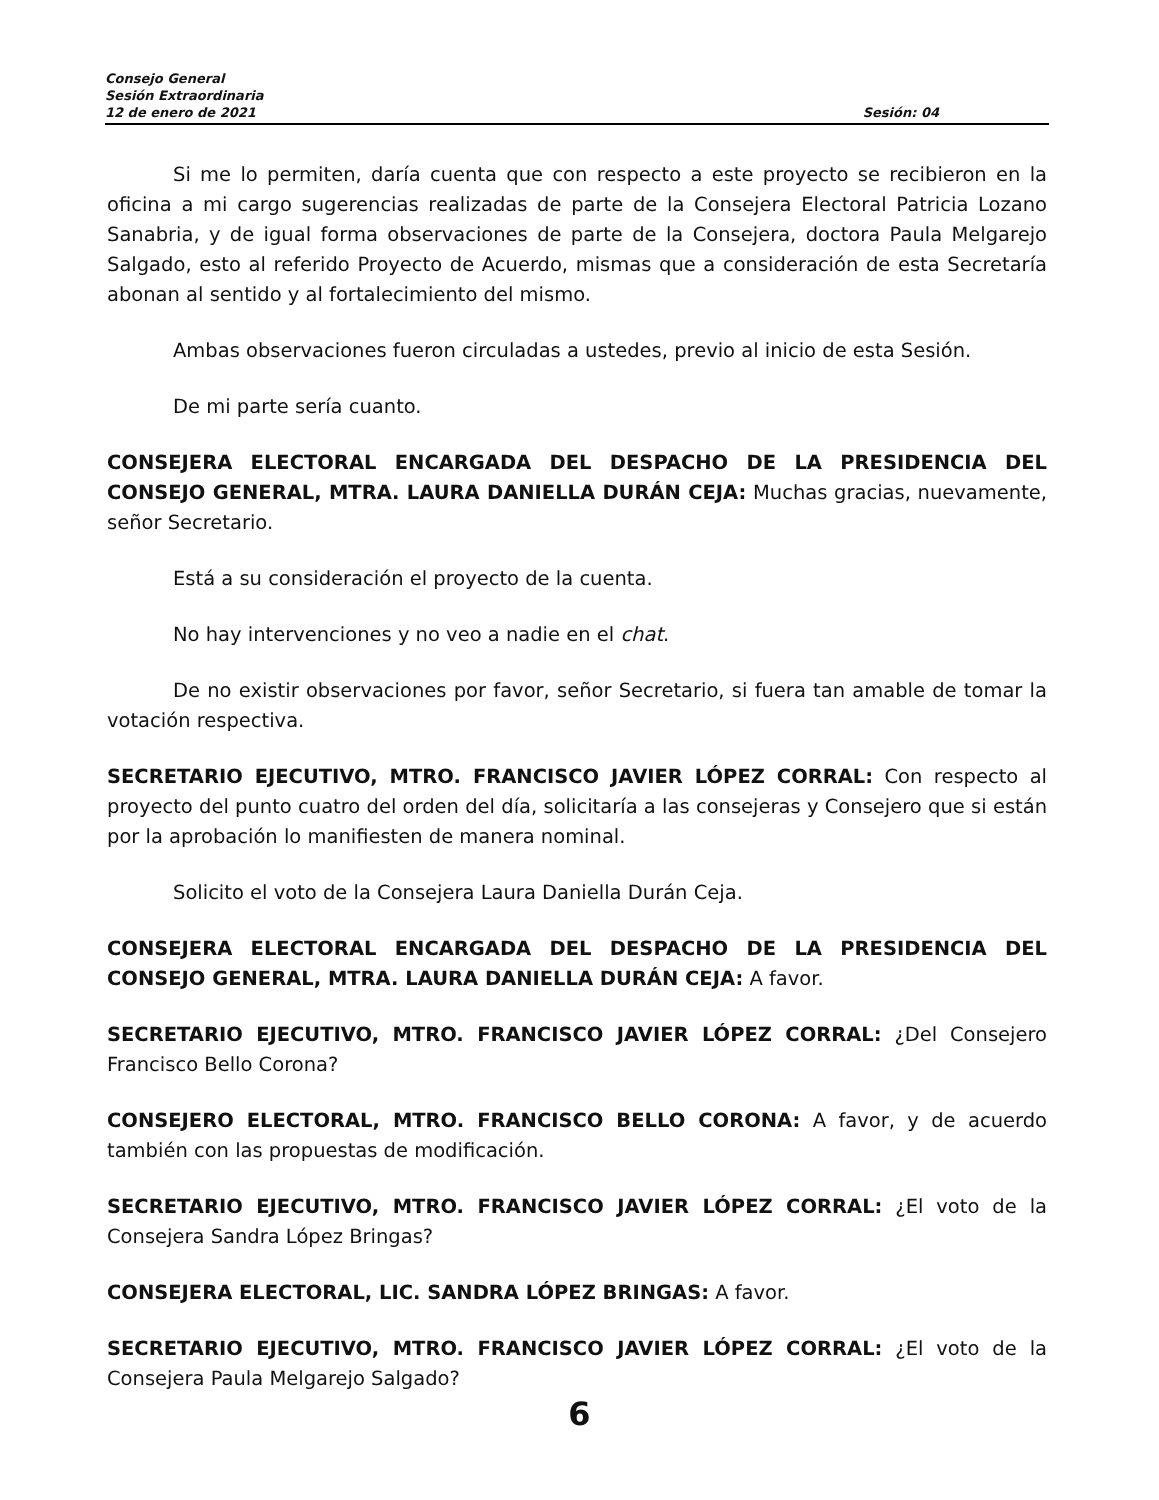Consejo General
Sesión Extraordinaria
12 de enero de 2021 Sesión: 04
Si me lo permiten, daría cuenta que con respecto a este proyecto se recibieron en la oficina a mi cargo sugerencias realizadas de parte de la Consejera Electoral Patricia Lozano Sanabria, y de igual forma observaciones de parte de la Consejera, doctora Paula Melgarejo Salgado, esto al referido Proyecto de Acuerdo, mismas que a consideración de esta Secretaría abonan al sentido y al fortalecimiento del mismo.
Ambas observaciones fueron circuladas a ustedes, previo al inicio de esta Sesión.
De mi parte sería cuanto.
CONSEJERA ELECTORAL ENCARGADA DEL DESPACHO DE LA PRESIDENCIA DEL CONSEJO GENERAL, MTRA. LAURA DANIELLA DURÁN CEJA: Muchas gracias, nuevamente, señor Secretario.
Está a su consideración el proyecto de la cuenta.
No hay intervenciones y no veo a nadie en el chat.
De no existir observaciones por favor, señor Secretario, si fuera tan amable de tomar la votación respectiva.
SECRETARIO EJECUTIVO, MTRO. FRANCISCO JAVIER LÓPEZ CORRAL: Con respecto al proyecto del punto cuatro del orden del día, solicitaría a las consejeras y Consejero que si están por la aprobación lo manifiesten de manera nominal.
Solicito el voto de la Consejera Laura Daniella Durán Ceja.
CONSEJERA ELECTORAL ENCARGADA DEL DESPACHO DE LA PRESIDENCIA DEL CONSEJO GENERAL, MTRA. LAURA DANIELLA DURÁN CEJA: A favor.
SECRETARIO EJECUTIVO, MTRO. FRANCISCO JAVIER LÓPEZ CORRAL: ¿Del Consejero Francisco Bello Corona?
CONSEJERO ELECTORAL, MTRO. FRANCISCO BELLO CORONA: A favor, y de acuerdo también con las propuestas de modificación.
SECRETARIO EJECUTIVO, MTRO. FRANCISCO JAVIER LÓPEZ CORRAL: ¿El voto de la Consejera Sandra López Bringas?
CONSEJERA ELECTORAL, LIC. SANDRA LÓPEZ BRINGAS: A favor.
SECRETARIO EJECUTIVO, MTRO. FRANCISCO JAVIER LÓPEZ CORRAL: ¿El voto de la Consejera Paula Melgarejo Salgado?
6